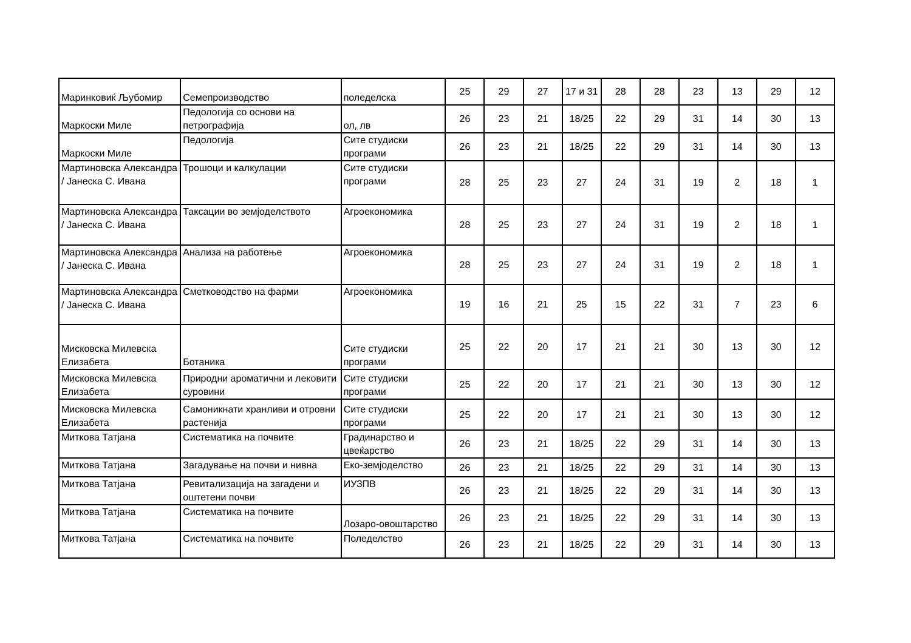| Маринковиќ Љубомир | Семепроизводство | поледелска | 25 | 29 | 27 | 17 и 31 | 28 | 28 | 23 | 13 | 29 | 12 |
| Маркоски Миле | Педологија со основи на петрографија | ол, лв | 26 | 23 | 21 | 18/25 | 22 | 29 | 31 | 14 | 30 | 13 |
| Маркоски Миле | Педологија | Сите студиски програми | 26 | 23 | 21 | 18/25 | 22 | 29 | 31 | 14 | 30 | 13 |
| Мартиновска Александра / Јанеска С. Ивана | Трошоци и калкулации | Сите студиски програми | 28 | 25 | 23 | 27 | 24 | 31 | 19 | 2 | 18 | 1 |
| Мартиновска Александра / Јанеска С. Ивана | Таксации во земјоделството | Агроекономика | 28 | 25 | 23 | 27 | 24 | 31 | 19 | 2 | 18 | 1 |
| Мартиновска Александра / Јанеска С. Ивана | Анализа на работење | Агроекономика | 28 | 25 | 23 | 27 | 24 | 31 | 19 | 2 | 18 | 1 |
| Мартиновска Александра / Јанеска С. Ивана | Сметководство на фарми | Агроекономика | 19 | 16 | 21 | 25 | 15 | 22 | 31 | 7 | 23 | 6 |
| Мисковска Милевска Елизабета | Ботаника | Сите студиски програми | 25 | 22 | 20 | 17 | 21 | 21 | 30 | 13 | 30 | 12 |
| Мисковска Милевска Елизабета | Природни ароматични и лековити суровини | Сите студиски програми | 25 | 22 | 20 | 17 | 21 | 21 | 30 | 13 | 30 | 12 |
| Мисковска Милевска Елизабета | Самоникнати хранливи и отровни растенија | Сите студиски програми | 25 | 22 | 20 | 17 | 21 | 21 | 30 | 13 | 30 | 12 |
| Миткова Татјана | Систематика на почвите | Градинарство и цвеќарство | 26 | 23 | 21 | 18/25 | 22 | 29 | 31 | 14 | 30 | 13 |
| Миткова Татјана | Загадување на почви и нивна | Еко-земјоделство | 26 | 23 | 21 | 18/25 | 22 | 29 | 31 | 14 | 30 | 13 |
| Миткова Татјана | Ревитализација на загадени и оштетени почви | ИУЗПВ | 26 | 23 | 21 | 18/25 | 22 | 29 | 31 | 14 | 30 | 13 |
| Миткова Татјана | Систематика на почвите | Лозаро-овоштарство | 26 | 23 | 21 | 18/25 | 22 | 29 | 31 | 14 | 30 | 13 |
| Миткова Татјана | Систематика на почвите | Поледелство | 26 | 23 | 21 | 18/25 | 22 | 29 | 31 | 14 | 30 | 13 |